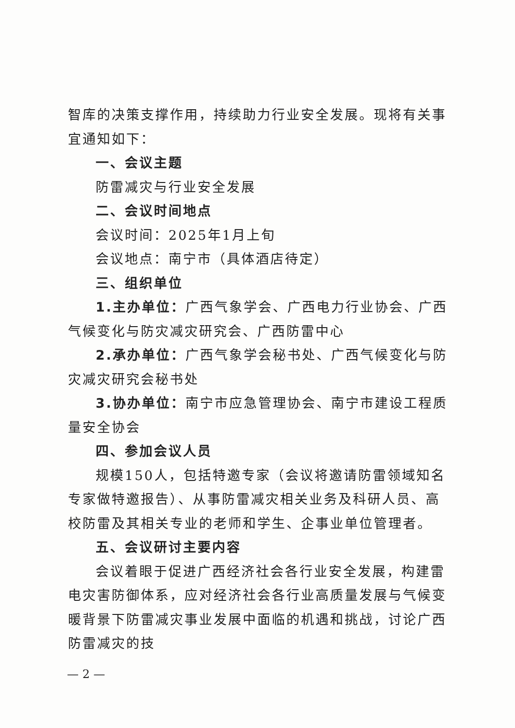智库的决策支撑作用，持续助力行业安全发展。现将有关事宜通知如下：
一、会议主题
防雷减灾与行业安全发展
二、会议时间地点
会议时间：2025年1月上旬
会议地点：南宁市（具体酒店待定）
三、组织单位
1.主办单位：广西气象学会、广西电力行业协会、广西气候变化与防灾减灾研究会、广西防雷中心
2.承办单位：广西气象学会秘书处、广西气候变化与防灾减灾研究会秘书处
3.协办单位：南宁市应急管理协会、南宁市建设工程质量安全协会
四、参加会议人员
规模150人，包括特邀专家（会议将邀请防雷领域知名专家做特邀报告）、从事防雷减灾相关业务及科研人员、高校防雷及其相关专业的老师和学生、企事业单位管理者。
五、会议研讨主要内容
会议着眼于促进广西经济社会各行业安全发展，构建雷电灾害防御体系，应对经济社会各行业高质量发展与气候变暖背景下防雷减灾事业发展中面临的机遇和挑战，讨论广西防雷减灾的技
— 2 —